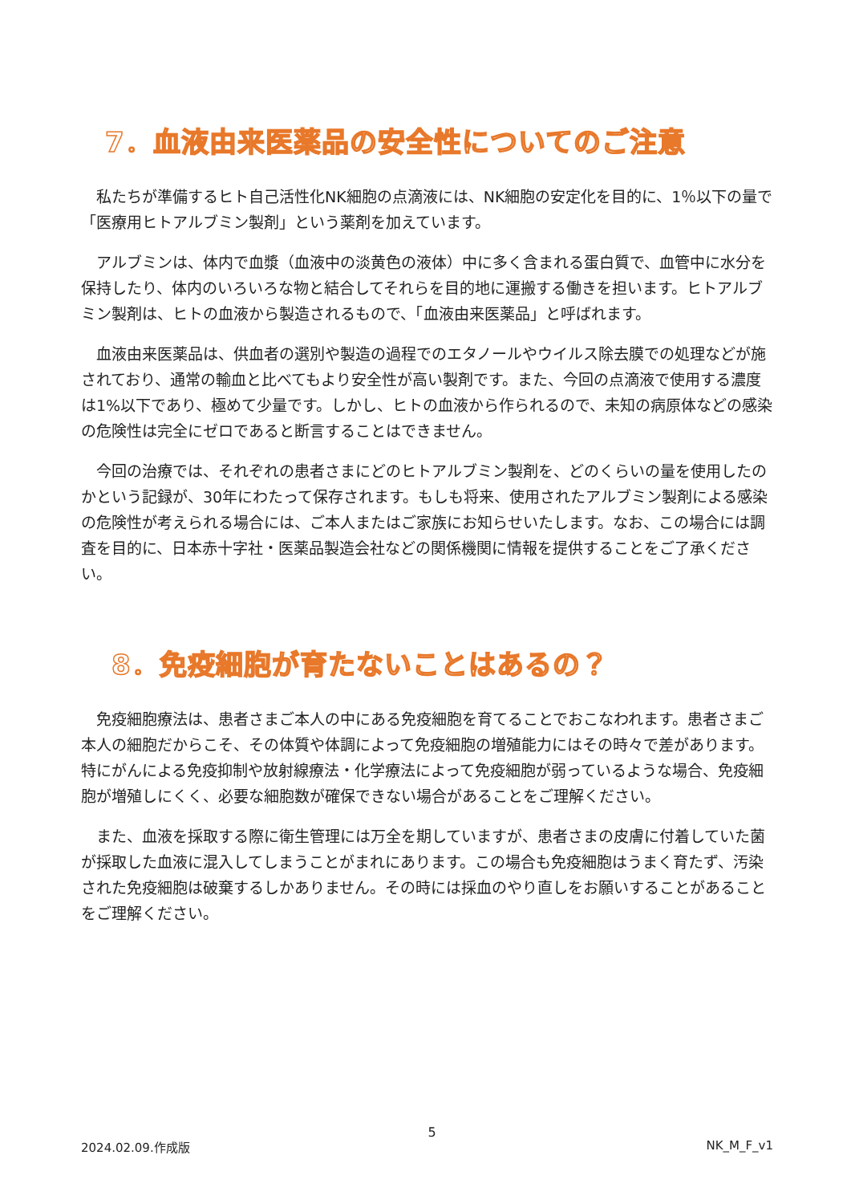7．血液由来医薬品の安全性についてのご注意
私たちが準備するヒト自己活性化NK細胞の点滴液には、NK細胞の安定化を目的に、1％以下の量で「医療用ヒトアルブミン製剤」という薬剤を加えています。
アルブミンは、体内で血漿（血液中の淡黄色の液体）中に多く含まれる蛋白質で、血管中に水分を保持したり、体内のいろいろな物と結合してそれらを目的地に運搬する働きを担います。ヒトアルブミン製剤は、ヒトの血液から製造されるもので、「血液由来医薬品」と呼ばれます。
血液由来医薬品は、供血者の選別や製造の過程でのエタノールやウイルス除去膜での処理などが施されており、通常の輸血と比べてもより安全性が高い製剤です。また、今回の点滴液で使用する濃度は1%以下であり、極めて少量です。しかし、ヒトの血液から作られるので、未知の病原体などの感染の危険性は完全にゼロであると断言することはできません。
今回の治療では、それぞれの患者さまにどのヒトアルブミン製剤を、どのくらいの量を使用したのかという記録が、30年にわたって保存されます。もしも将来、使用されたアルブミン製剤による感染の危険性が考えられる場合には、ご本人またはご家族にお知らせいたします。なお、この場合には調査を目的に、日本赤十字社・医薬品製造会社などの関係機関に情報を提供することをご了承ください。
8．免疫細胞が育たないことはあるの？
免疫細胞療法は、患者さまご本人の中にある免疫細胞を育てることでおこなわれます。患者さまご本人の細胞だからこそ、その体質や体調によって免疫細胞の増殖能力にはその時々で差があります。特にがんによる免疫抑制や放射線療法・化学療法によって免疫細胞が弱っているような場合、免疫細胞が増殖しにくく、必要な細胞数が確保できない場合があることをご理解ください。
また、血液を採取する際に衛生管理には万全を期していますが、患者さまの皮膚に付着していた菌が採取した血液に混入してしまうことがまれにあります。この場合も免疫細胞はうまく育たず、汚染された免疫細胞は破棄するしかありません。その時には採血のやり直しをお願いすることがあることをご理解ください。
5
2024.02.09.作成版 NK_M_F_v1